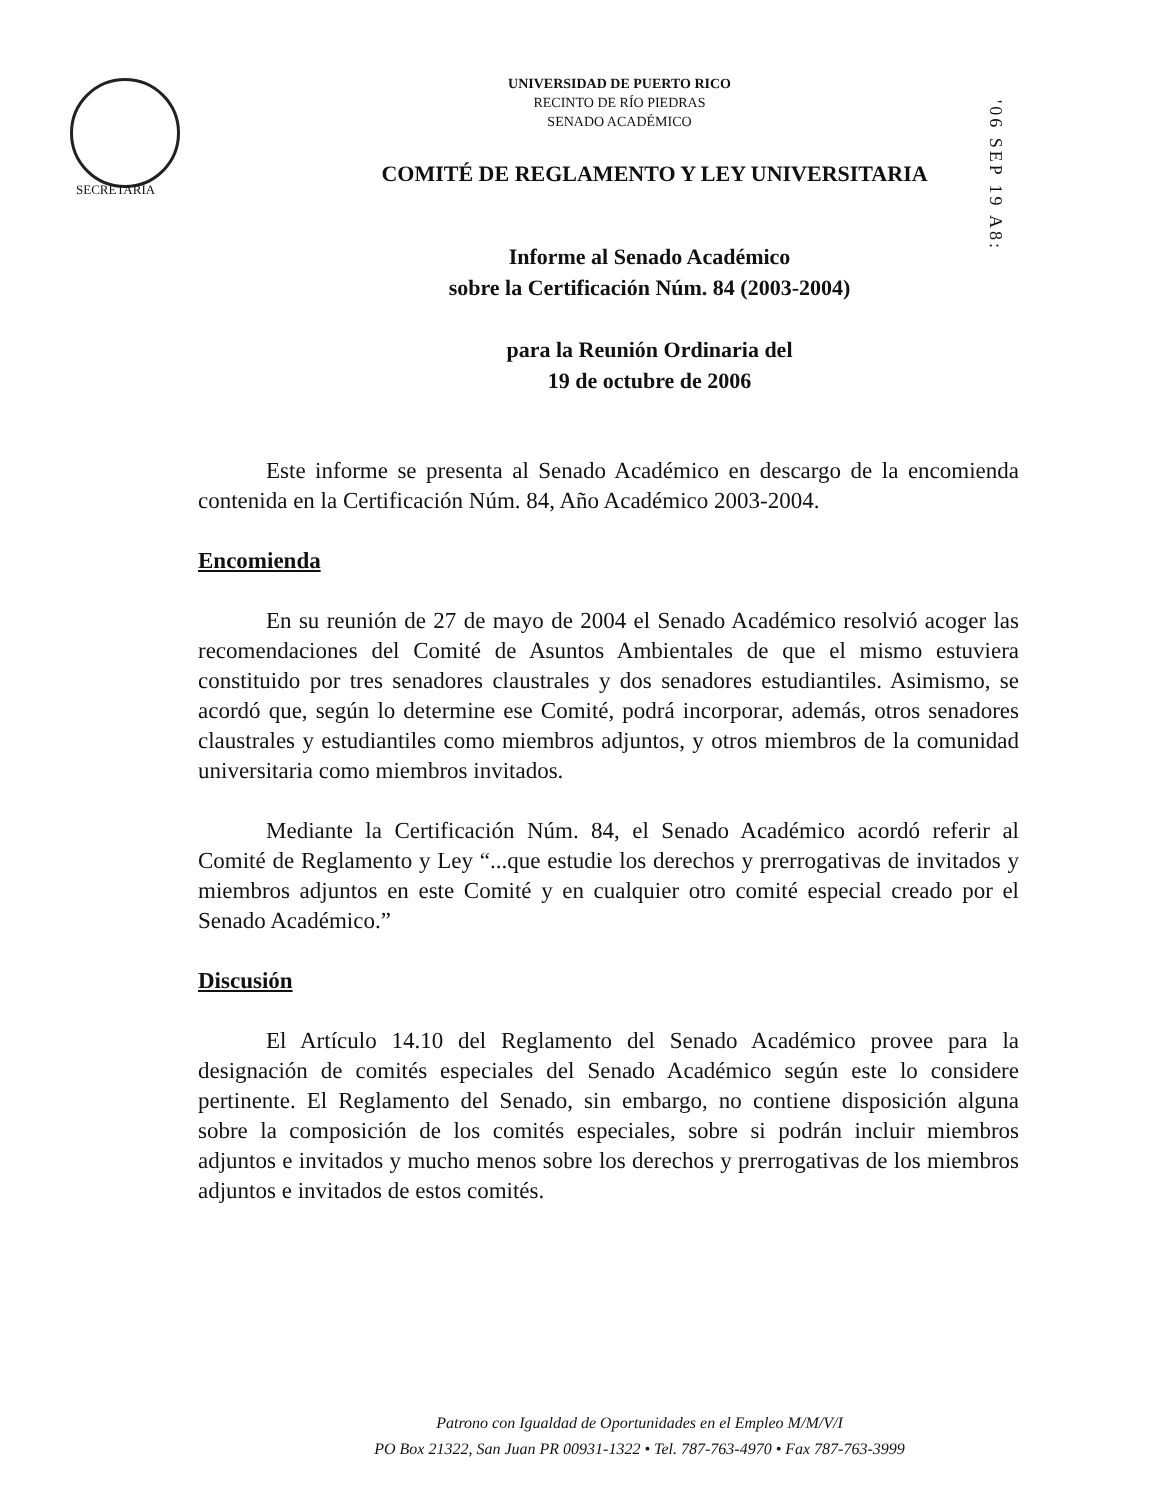SECRETARÍA
'06 SEP 19 A8:
UNIVERSIDAD DE PUERTO RICO
RECINTO DE RÍO PIEDRAS
SENADO ACADÉMICO
COMITÉ DE REGLAMENTO Y LEY UNIVERSITARIA
Informe al Senado Académico
sobre la Certificación Núm. 84 (2003-2004)
para la Reunión Ordinaria del
19 de octubre de 2006
Este informe se presenta al Senado Académico en descargo de la encomienda contenida en la Certificación Núm. 84, Año Académico 2003-2004.
Encomienda
En su reunión de 27 de mayo de 2004 el Senado Académico resolvió acoger las recomendaciones del Comité de Asuntos Ambientales de que el mismo estuviera constituido por tres senadores claustrales y dos senadores estudiantiles. Asimismo, se acordó que, según lo determine ese Comité, podrá incorporar, además, otros senadores claustrales y estudiantiles como miembros adjuntos, y otros miembros de la comunidad universitaria como miembros invitados.
Mediante la Certificación Núm. 84, el Senado Académico acordó referir al Comité de Reglamento y Ley “...que estudie los derechos y prerrogativas de invitados y miembros adjuntos en este Comité y en cualquier otro comité especial creado por el Senado Académico.”
Discusión
El Artículo 14.10 del Reglamento del Senado Académico provee para la designación de comités especiales del Senado Académico según este lo considere pertinente. El Reglamento del Senado, sin embargo, no contiene disposición alguna sobre la composición de los comités especiales, sobre si podrán incluir miembros adjuntos e invitados y mucho menos sobre los derechos y prerrogativas de los miembros adjuntos e invitados de estos comités.
Patrono con Igualdad de Oportunidades en el Empleo M/M/V/I
PO Box 21322, San Juan PR 00931-1322 • Tel. 787-763-4970 • Fax 787-763-3999